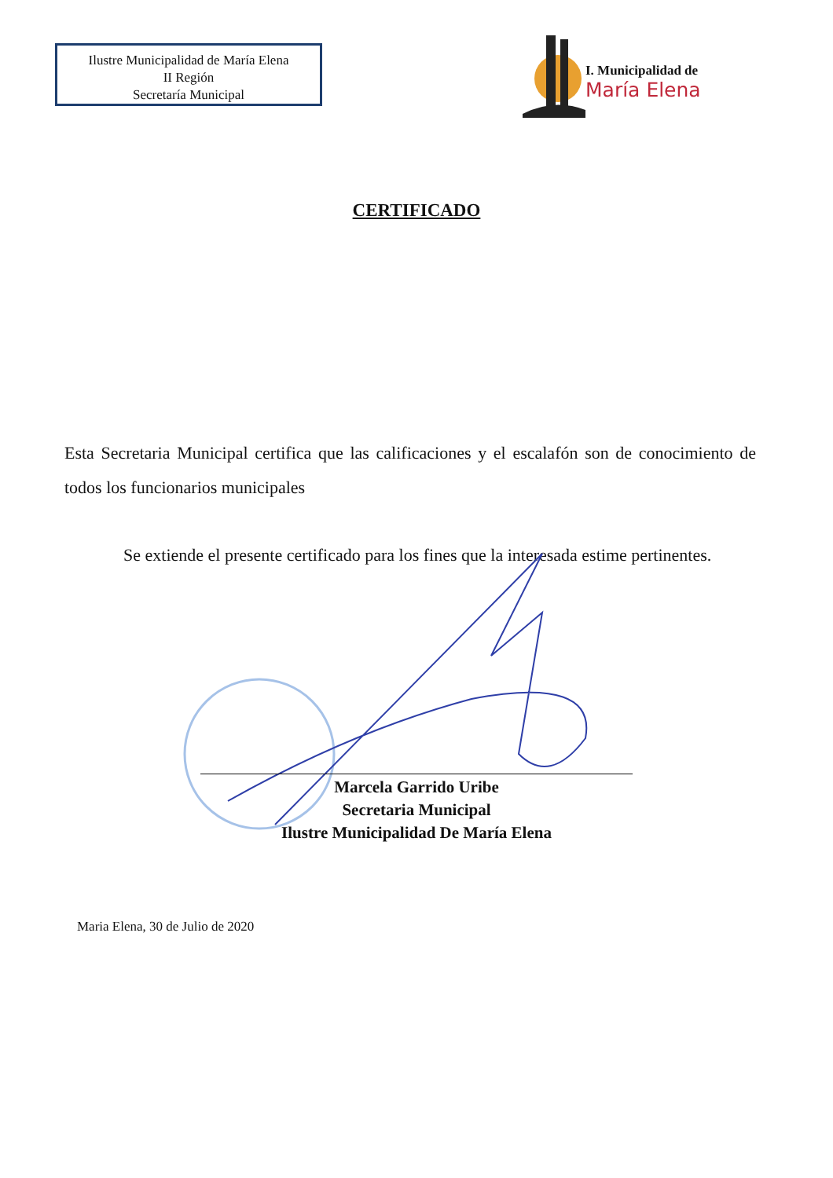Ilustre Municipalidad de María Elena
II Región
Secretaría Municipal
I. Municipalidad de
María Elena
CERTIFICADO
Esta Secretaria Municipal certifica que las calificaciones y el escalafón son de conocimiento de todos los funcionarios municipales
Se extiende el presente certificado para los fines que la interesada estime pertinentes.
Marcela Garrido Uribe
Secretaria Municipal
Ilustre Municipalidad De María Elena
Maria Elena, 30 de Julio de 2020